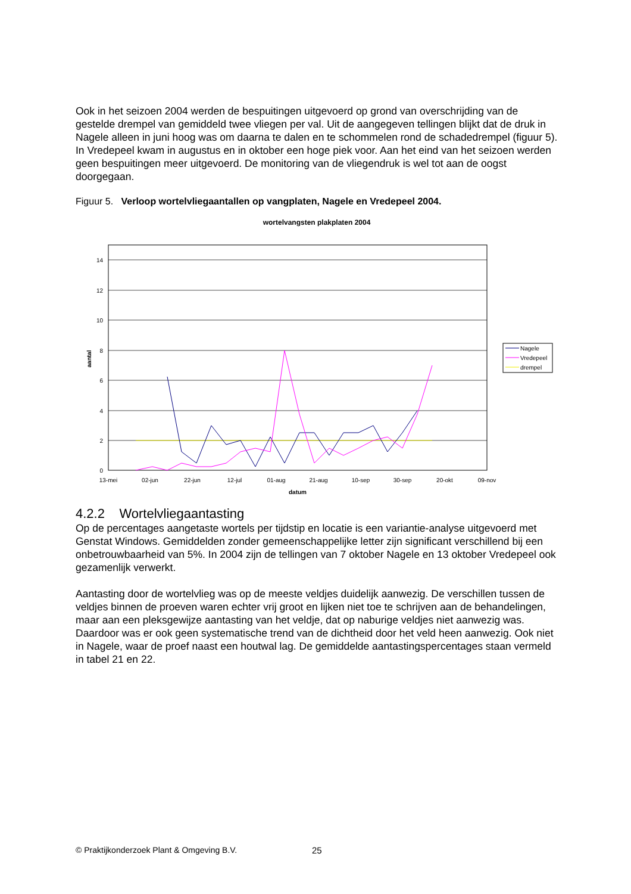Ook in het seizoen 2004 werden de bespuitingen uitgevoerd op grond van overschrijding van de gestelde drempel van gemiddeld twee vliegen per val. Uit de aangegeven tellingen blijkt dat de druk in Nagele alleen in juni hoog was om daarna te dalen en te schommelen rond de schadedrempel (figuur 5). In Vredepeel kwam in augustus en in oktober een hoge piek voor. Aan het eind van het seizoen werden geen bespuitingen meer uitgevoerd. De monitoring van de vliegendruk is wel tot aan de oogst doorgegaan.
Figuur 5. Verloop wortelvliegaantallen op vangplaten, Nagele en Vredepeel 2004.
wortelvangsten plakplaten 2004
14
12
10
8
6
4
2
0
13-mei
02-jun
22-jun
12-jul
01-aug
21-aug
10-sep
30-sep
20-okt
09-nov
datum
aantal
Nagele
Vredepeel
drempel
4.2.2 Wortelvliegaantasting
Op de percentages aangetaste wortels per tijdstip en locatie is een variantie-analyse uitgevoerd met Genstat Windows. Gemiddelden zonder gemeenschappelijke letter zijn significant verschillend bij een onbetrouwbaarheid van 5%. In 2004 zijn de tellingen van 7 oktober Nagele en 13 oktober Vredepeel ook gezamenlijk verwerkt.
Aantasting door de wortelvlieg was op de meeste veldjes duidelijk aanwezig. De verschillen tussen de veldjes binnen de proeven waren echter vrij groot en lijken niet toe te schrijven aan de behandelingen, maar aan een pleksgewijze aantasting van het veldje, dat op naburige veldjes niet aanwezig was. Daardoor was er ook geen systematische trend van de dichtheid door het veld heen aanwezig. Ook niet in Nagele, waar de proef naast een houtwal lag. De gemiddelde aantastingspercentages staan vermeld in tabel 21 en 22.
© Praktijkonderzoek Plant & Omgeving B.V. 25